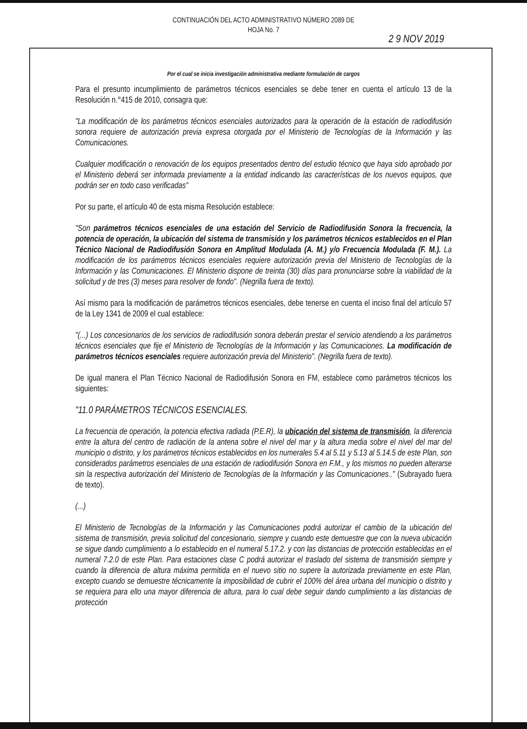CONTINUACIÓN DEL ACTO ADMINISTRATIVO NÚMERO 2089 DE
HOJA No. 7
2 9 NOV 2019
Por el cual se inicia investigación administrativa mediante formulación de cargos
Para el presunto incumplimiento de parámetros técnicos esenciales se debe tener en cuenta el artículo 13 de la Resolución n.°415 de 2010, consagra que:
"La modificación de los parámetros técnicos esenciales autorizados para la operación de la estación de radiodifusión sonora requiere de autorización previa expresa otorgada por el Ministerio de Tecnologías de la Información y las Comunicaciones.
Cualquier modificación o renovación de los equipos presentados dentro del estudio técnico que haya sido aprobado por el Ministerio deberá ser informada previamente a la entidad indicando las características de los nuevos equipos, que podrán ser en todo caso verificadas"
Por su parte, el artículo 40 de esta misma Resolución establece:
"Son parámetros técnicos esenciales de una estación del Servicio de Radiodifusión Sonora la frecuencia, la potencia de operación, la ubicación del sistema de transmisión y los parámetros técnicos establecidos en el Plan Técnico Nacional de Radiodifusión Sonora en Amplitud Modulada (A. M.) y/o Frecuencia Modulada (F. M.). La modificación de los parámetros técnicos esenciales requiere autorización previa del Ministerio de Tecnologías de la Información y las Comunicaciones. El Ministerio dispone de treinta (30) días para pronunciarse sobre la viabilidad de la solicitud y de tres (3) meses para resolver de fondo". (Negrilla fuera de texto).
Así mismo para la modificación de parámetros técnicos esenciales, debe tenerse en cuenta el inciso final del artículo 57 de la Ley 1341 de 2009 el cual establece:
"(...) Los concesionarios de los servicios de radiodifusión sonora deberán prestar el servicio atendiendo a los parámetros técnicos esenciales que fije el Ministerio de Tecnologías de la Información y las Comunicaciones. La modificación de parámetros técnicos esenciales requiere autorización previa del Ministerio". (Negrilla fuera de texto).
De igual manera el Plan Técnico Nacional de Radiodifusión Sonora en FM, establece como parámetros técnicos los siguientes:
"11.0 PARÁMETROS TÉCNICOS ESENCIALES.
La frecuencia de operación, la potencia efectiva radiada (P.E.R), la ubicación del sistema de transmisión, la diferencia entre la altura del centro de radiación de la antena sobre el nivel del mar y la altura media sobre el nivel del mar del municipio o distrito, y los parámetros técnicos establecidos en los numerales 5.4 al 5.11 y 5.13 al 5.14.5 de este Plan, son considerados parámetros esenciales de una estación de radiodifusión Sonora en F.M., y los mismos no pueden alterarse sin la respectiva autorización del Ministerio de Tecnologías de la Información y las Comunicaciones.." (Subrayado fuera de texto).
(...)
El Ministerio de Tecnologías de la Información y las Comunicaciones podrá autorizar el cambio de la ubicación del sistema de transmisión, previa solicitud del concesionario, siempre y cuando este demuestre que con la nueva ubicación se sigue dando cumplimiento a lo establecido en el numeral 5.17.2. y con las distancias de protección establecidas en el numeral 7.2.0 de este Plan. Para estaciones clase C podrá autorizar el traslado del sistema de transmisión siempre y cuando la diferencia de altura máxima permitida en el nuevo sitio no supere la autorizada previamente en este Plan, excepto cuando se demuestre técnicamente la imposibilidad de cubrir el 100% del área urbana del municipio o distrito y se requiera para ello una mayor diferencia de altura, para lo cual debe seguir dando cumplimiento a las distancias de protección